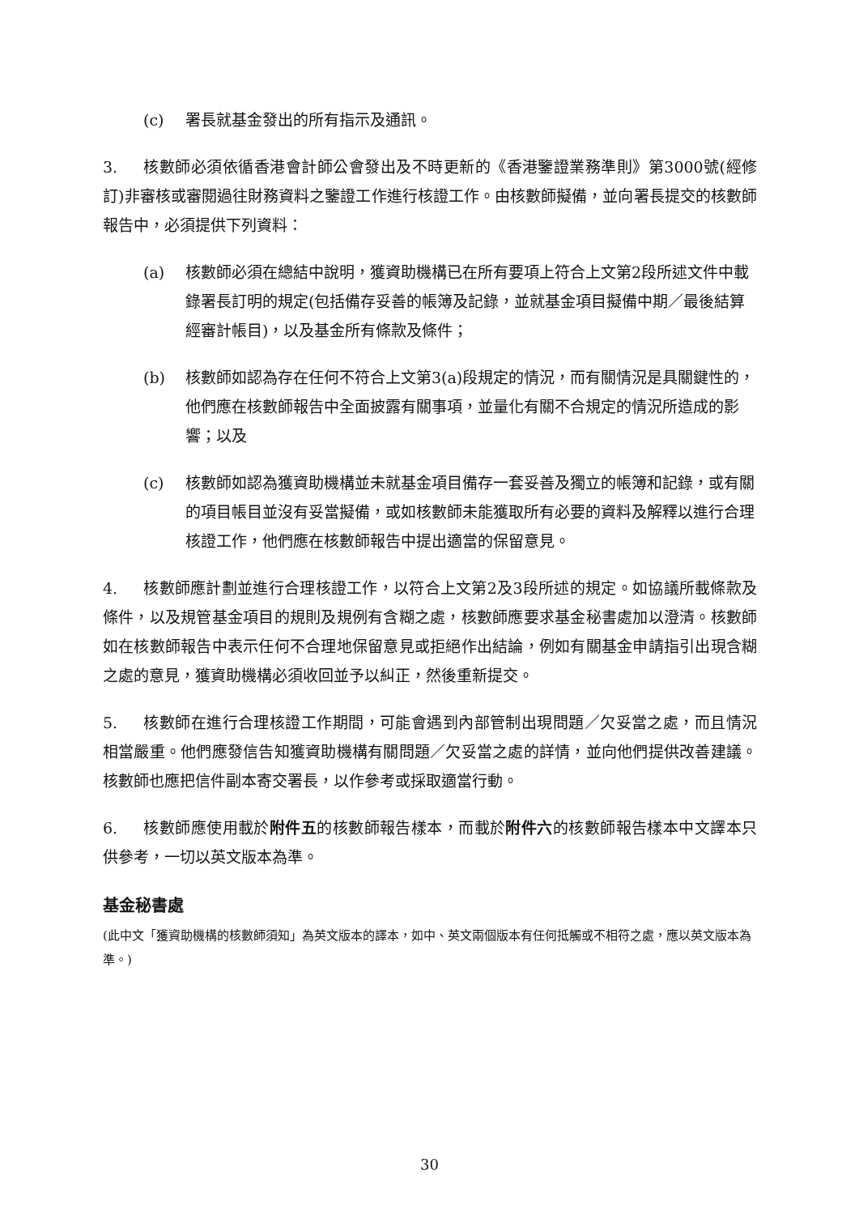(c) 署長就基金發出的所有指示及通訊。
3. 核數師必須依循香港會計師公會發出及不時更新的《香港鑒證業務準則》第3000號(經修訂)非審核或審閱過往財務資料之鑒證工作進行核證工作。由核數師擬備，並向署長提交的核數師報告中，必須提供下列資料：
(a) 核數師必須在總結中說明，獲資助機構已在所有要項上符合上文第2段所述文件中載錄署長訂明的規定(包括備存妥善的帳簿及記錄，並就基金項目擬備中期／最後結算經審計帳目)，以及基金所有條款及條件；
(b) 核數師如認為存在任何不符合上文第3(a)段規定的情況，而有關情況是具關鍵性的，他們應在核數師報告中全面披露有關事項，並量化有關不合規定的情況所造成的影響；以及
(c) 核數師如認為獲資助機構並未就基金項目備存一套妥善及獨立的帳簿和記錄，或有關的項目帳目並沒有妥當擬備，或如核數師未能獲取所有必要的資料及解釋以進行合理核證工作，他們應在核數師報告中提出適當的保留意見。
4. 核數師應計劃並進行合理核證工作，以符合上文第2及3段所述的規定。如協議所載條款及條件，以及規管基金項目的規則及規例有含糊之處，核數師應要求基金秘書處加以澄清。核數師如在核數師報告中表示任何不合理地保留意見或拒絕作出結論，例如有關基金申請指引出現含糊之處的意見，獲資助機構必須收回並予以糾正，然後重新提交。
5. 核數師在進行合理核證工作期間，可能會遇到內部管制出現問題／欠妥當之處，而且情況相當嚴重。他們應發信告知獲資助機構有關問題／欠妥當之處的詳情，並向他們提供改善建議。核數師也應把信件副本寄交署長，以作參考或採取適當行動。
6. 核數師應使用載於附件五的核數師報告樣本，而載於附件六的核數師報告樣本中文譯本只供參考，一切以英文版本為準。
基金秘書處
(此中文「獲資助機構的核數師須知」為英文版本的譯本，如中、英文兩個版本有任何抵觸或不相符之處，應以英文版本為準。)
30